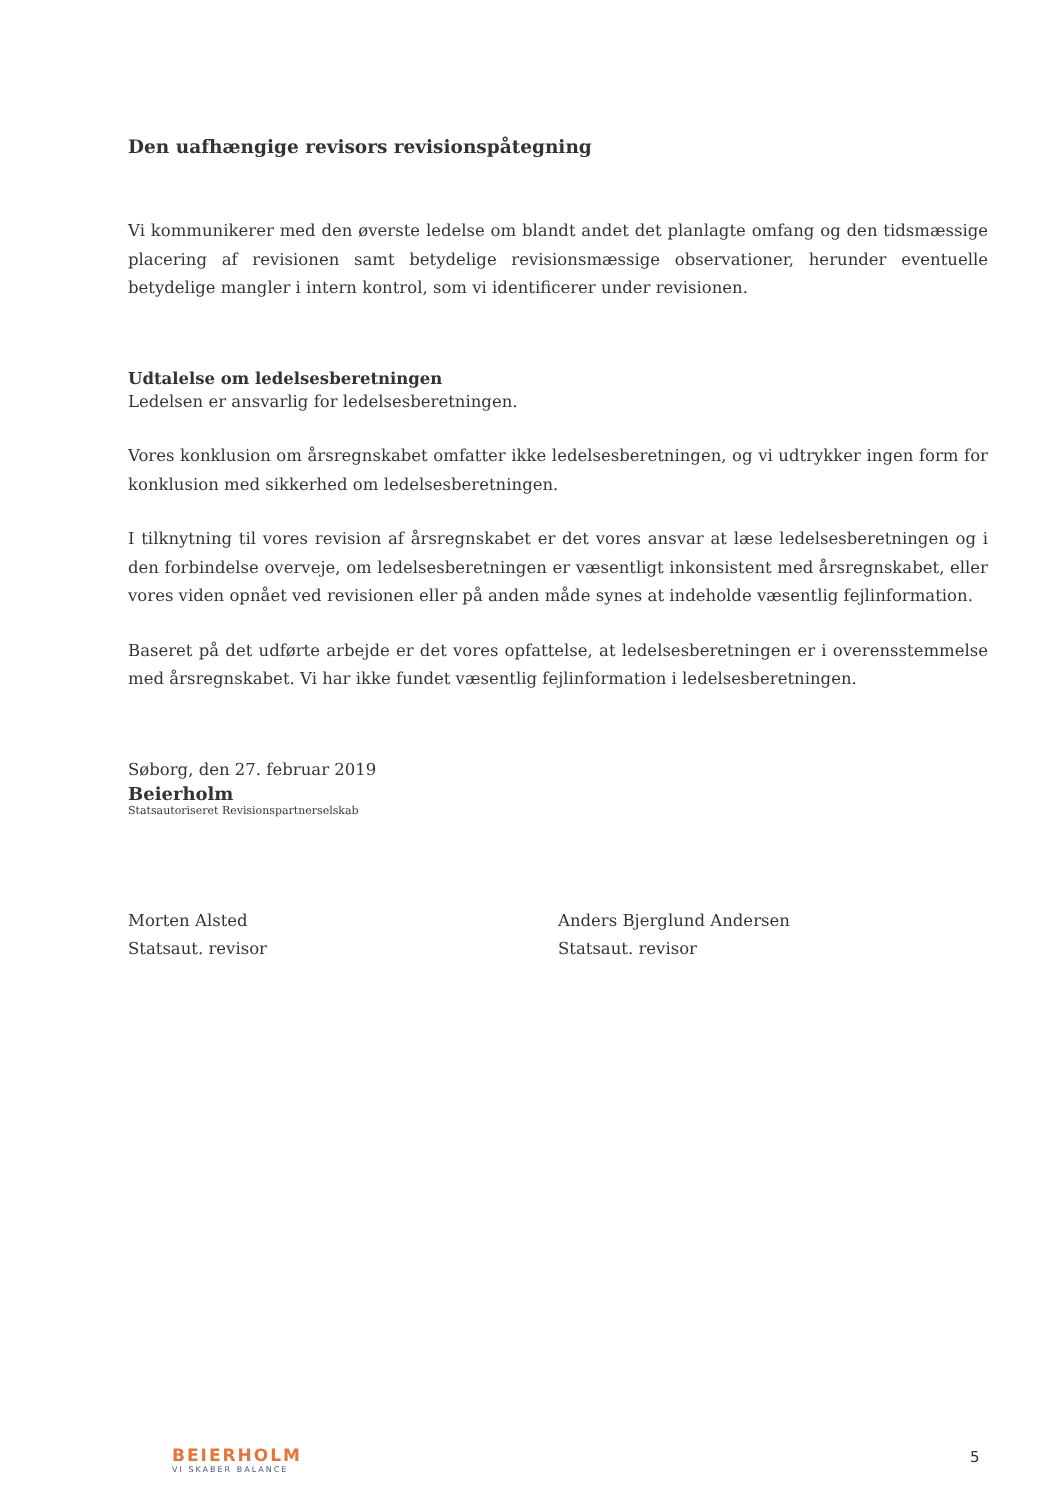Den uafhængige revisors revisionspåtegning
Vi kommunikerer med den øverste ledelse om blandt andet det planlagte omfang og den tidsmæssige placering af revisionen samt betydelige revisionsmæssige observationer, herunder eventuelle betydelige mangler i intern kontrol, som vi identificerer under revisionen.
Udtalelse om ledelsesberetningen
Ledelsen er ansvarlig for ledelsesberetningen.
Vores konklusion om årsregnskabet omfatter ikke ledelsesberetningen, og vi udtrykker ingen form for konklusion med sikkerhed om ledelsesberetningen.
I tilknytning til vores revision af årsregnskabet er det vores ansvar at læse ledelsesberetningen og i den forbindelse overveje, om ledelsesberetningen er væsentligt inkonsistent med årsregnskabet, eller vores viden opnået ved revisionen eller på anden måde synes at indeholde væsentlig fejlinformation.
Baseret på det udførte arbejde er det vores opfattelse, at ledelsesberetningen er i overensstemmelse med årsregnskabet. Vi har ikke fundet væsentlig fejlinformation i ledelsesberetningen.
Søborg, den 27. februar 2019
Beierholm
Statsautoriseret Revisionspartnerselskab
Morten Alsted
Statsaut. revisor
Anders Bjerglund Andersen
Statsaut. revisor
BEIERHOLM
VI SKABER BALANCE
5